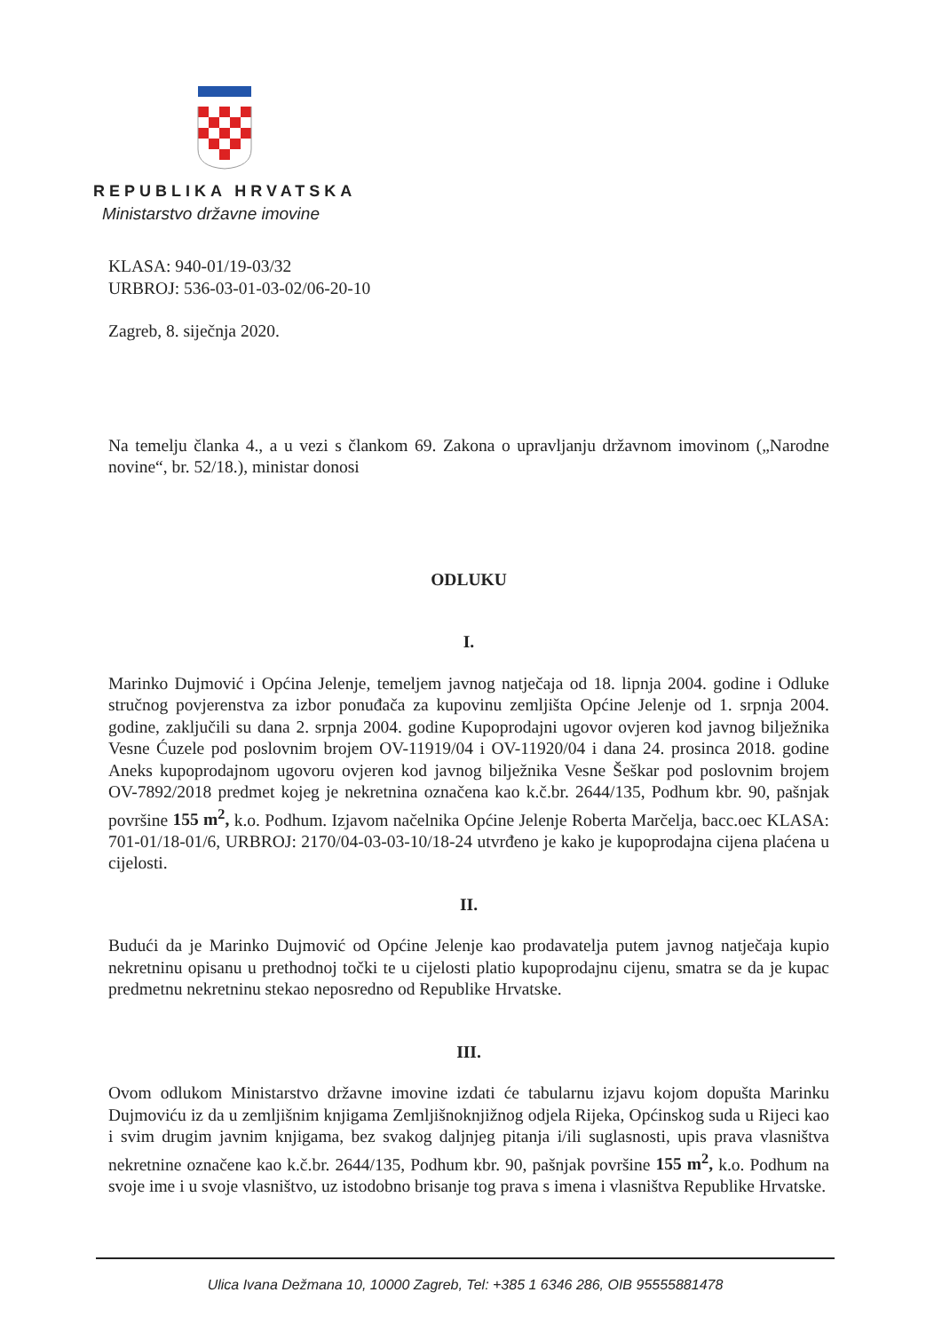REPUBLIKA HRVATSKA
Ministarstvo državne imovine
KLASA: 940-01/19-03/32
URBROJ: 536-03-01-03-02/06-20-10
Zagreb, 8. siječnja 2020.
Na temelju članka 4., a u vezi s člankom 69. Zakona o upravljanju državnom imovinom („Narodne novine“, br. 52/18.), ministar donosi
ODLUKU
I.
Marinko Dujmović i Općina Jelenje, temeljem javnog natječaja od 18. lipnja 2004. godine i Odluke stručnog povjerenstva za izbor ponuđača za kupovinu zemljišta Općine Jelenje od 1. srpnja 2004. godine, zaključili su dana 2. srpnja 2004. godine Kupoprodajni ugovor ovjeren kod javnog bilježnika Vesne Ćuzele pod poslovnim brojem OV-11919/04 i OV-11920/04 i dana 24. prosinca 2018. godine Aneks kupoprodajnom ugovoru ovjeren kod javnog bilježnika Vesne Šeškar pod poslovnim brojem OV-7892/2018 predmet kojeg je nekretnina označena kao k.č.br. 2644/135, Podhum kbr. 90, pašnjak površine 155 m<sup>2</sup>, k.o. Podhum. Izjavom načelnika Općine Jelenje Roberta Marčelja, bacc.oec KLASA: 701-01/18-01/6, URBROJ: 2170/04-03-03-10/18-24 utvrđeno je kako je kupoprodajna cijena plaćena u cijelosti.
II.
Budući da je Marinko Dujmović od Općine Jelenje kao prodavatelja putem javnog natječaja kupio nekretninu opisanu u prethodnoj točki te u cijelosti platio kupoprodajnu cijenu, smatra se da je kupac predmetnu nekretninu stekao neposredno od Republike Hrvatske.
III.
Ovom odlukom Ministarstvo državne imovine izdati će tabularnu izjavu kojom dopušta Marinku Dujmoviću iz da u zemljišnim knjigama Zemljišnoknjižnog odjela Rijeka, Općinskog suda u Rijeci kao i svim drugim javnim knjigama, bez svakog daljnjeg pitanja i/ili suglasnosti, upis prava vlasništva nekretnine označene kao k.č.br. 2644/135, Podhum kbr. 90, pašnjak površine 155 m<sup>2</sup>, k.o. Podhum na svoje ime i u svoje vlasništvo, uz istodobno brisanje tog prava s imena i vlasništva Republike Hrvatske.
Ulica Ivana Dežmana 10, 10000 Zagreb, Tel: +385 1 6346 286, OIB 95555881478